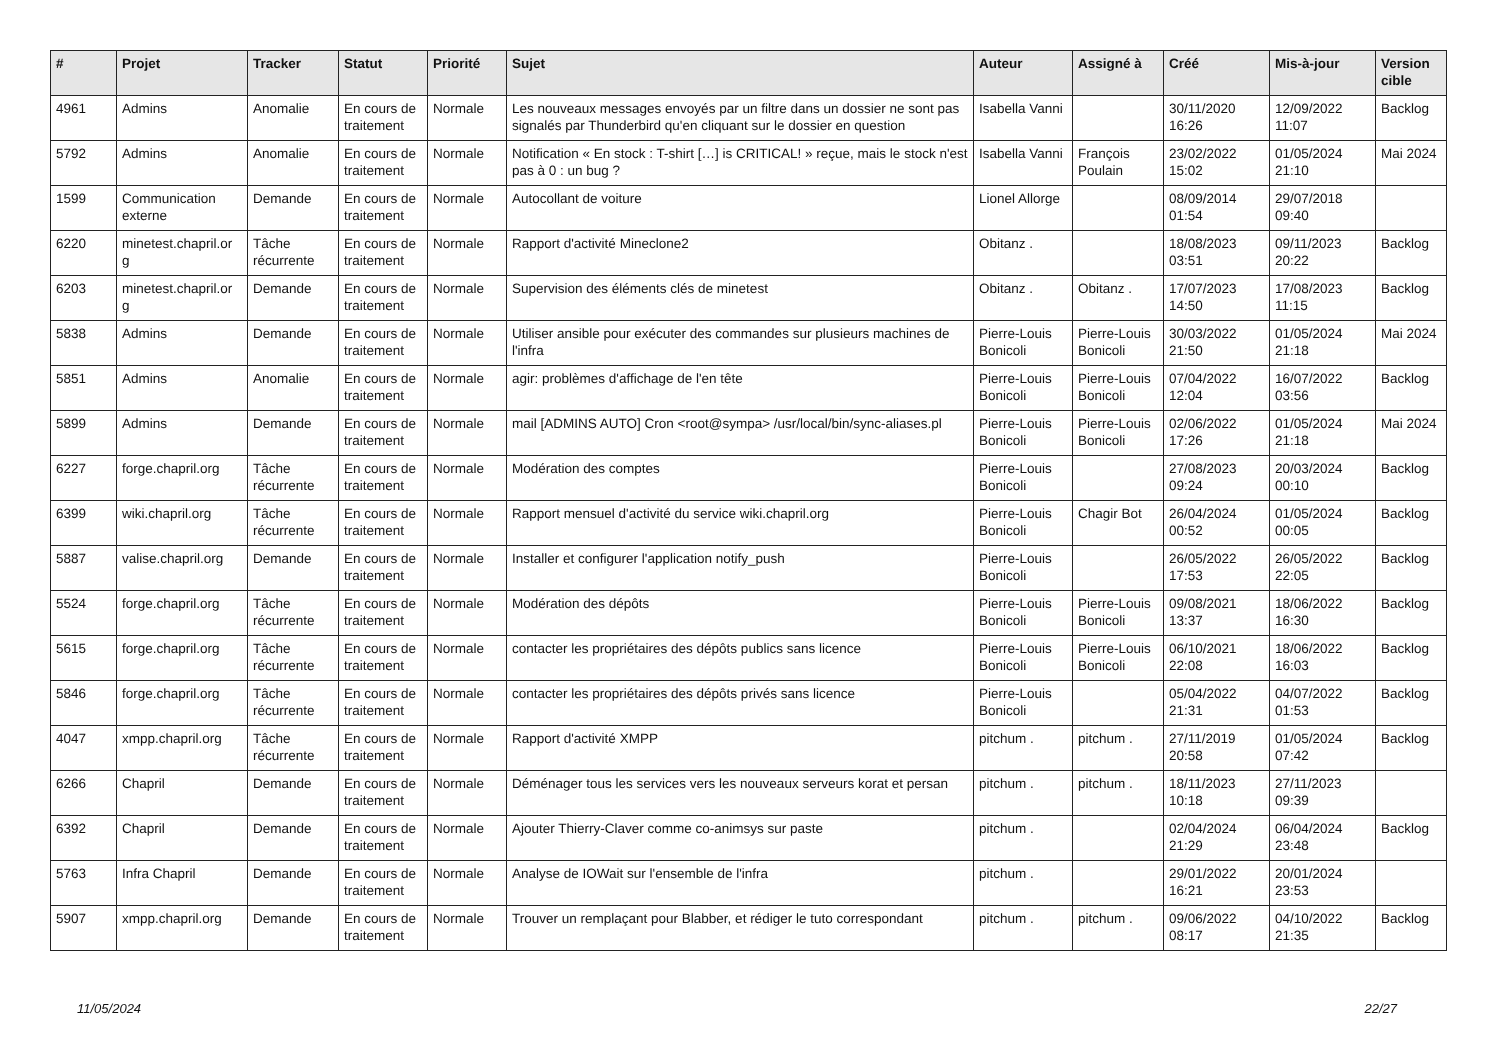| # | Projet | Tracker | Statut | Priorité | Sujet | Auteur | Assigné à | Créé | Mis-à-jour | Version cible |
| --- | --- | --- | --- | --- | --- | --- | --- | --- | --- | --- |
| 4961 | Admins | Anomalie | En cours de traitement | Normale | Les nouveaux messages envoyés par un filtre dans un dossier ne sont pas signalés par Thunderbird qu'en cliquant sur le dossier en question | Isabella Vanni | | 30/11/2020 16:26 | 12/09/2022 11:07 | Backlog |
| 5792 | Admins | Anomalie | En cours de traitement | Normale | Notification « En stock : T-shirt […] is CRITICAL! » reçue, mais le stock n'est pas à 0 : un bug ? | Isabella Vanni | François Poulain | 23/02/2022 15:02 | 01/05/2024 21:10 | Mai 2024 |
| 1599 | Communication externe | Demande | En cours de traitement | Normale | Autocollant de voiture | Lionel Allorge | | 08/09/2014 01:54 | 29/07/2018 09:40 | |
| 6220 | minetest.chapril.or g | Tâche récurrente | En cours de traitement | Normale | Rapport d'activité Mineclone2 | Obitanz . | | 18/08/2023 03:51 | 09/11/2023 20:22 | Backlog |
| 6203 | minetest.chapril.or g | Demande | En cours de traitement | Normale | Supervision des éléments clés de minetest | Obitanz . | Obitanz . | 17/07/2023 14:50 | 17/08/2023 11:15 | Backlog |
| 5838 | Admins | Demande | En cours de traitement | Normale | Utiliser ansible pour exécuter des commandes sur plusieurs machines de l'infra | Pierre-Louis Bonicoli | Pierre-Louis Bonicoli | 30/03/2022 21:50 | 01/05/2024 21:18 | Mai 2024 |
| 5851 | Admins | Anomalie | En cours de traitement | Normale | agir: problèmes d'affichage de l'en tête | Pierre-Louis Bonicoli | Pierre-Louis Bonicoli | 07/04/2022 12:04 | 16/07/2022 03:56 | Backlog |
| 5899 | Admins | Demande | En cours de traitement | Normale | mail [ADMINS AUTO] Cron <root@sympa> /usr/local/bin/sync-aliases.pl | Pierre-Louis Bonicoli | Pierre-Louis Bonicoli | 02/06/2022 17:26 | 01/05/2024 21:18 | Mai 2024 |
| 6227 | forge.chapril.org | Tâche récurrente | En cours de traitement | Normale | Modération des comptes | Pierre-Louis Bonicoli | | 27/08/2023 09:24 | 20/03/2024 00:10 | Backlog |
| 6399 | wiki.chapril.org | Tâche récurrente | En cours de traitement | Normale | Rapport mensuel d'activité du service wiki.chapril.org | Pierre-Louis Bonicoli | Chagir Bot | 26/04/2024 00:52 | 01/05/2024 00:05 | Backlog |
| 5887 | valise.chapril.org | Demande | En cours de traitement | Normale | Installer et configurer l'application notify_push | Pierre-Louis Bonicoli | | 26/05/2022 17:53 | 26/05/2022 22:05 | Backlog |
| 5524 | forge.chapril.org | Tâche récurrente | En cours de traitement | Normale | Modération des dépôts | Pierre-Louis Bonicoli | Pierre-Louis Bonicoli | 09/08/2021 13:37 | 18/06/2022 16:30 | Backlog |
| 5615 | forge.chapril.org | Tâche récurrente | En cours de traitement | Normale | contacter les propriétaires des dépôts publics sans licence | Pierre-Louis Bonicoli | Pierre-Louis Bonicoli | 06/10/2021 22:08 | 18/06/2022 16:03 | Backlog |
| 5846 | forge.chapril.org | Tâche récurrente | En cours de traitement | Normale | contacter les propriétaires des dépôts privés sans licence | Pierre-Louis Bonicoli | | 05/04/2022 21:31 | 04/07/2022 01:53 | Backlog |
| 4047 | xmpp.chapril.org | Tâche récurrente | En cours de traitement | Normale | Rapport d'activité XMPP | pitchum . | pitchum . | 27/11/2019 20:58 | 01/05/2024 07:42 | Backlog |
| 6266 | Chapril | Demande | En cours de traitement | Normale | Déménager tous les services vers les nouveaux serveurs korat et persan | pitchum . | pitchum . | 18/11/2023 10:18 | 27/11/2023 09:39 | |
| 6392 | Chapril | Demande | En cours de traitement | Normale | Ajouter Thierry-Claver comme co-animsys sur paste | pitchum . | | 02/04/2024 21:29 | 06/04/2024 23:48 | Backlog |
| 5763 | Infra Chapril | Demande | En cours de traitement | Normale | Analyse de IOWait sur l'ensemble de l'infra | pitchum . | | 29/01/2022 16:21 | 20/01/2024 23:53 | |
| 5907 | xmpp.chapril.org | Demande | En cours de traitement | Normale | Trouver un remplaçant pour Blabber, et rédiger le tuto correspondant | pitchum . | pitchum . | 09/06/2022 08:17 | 04/10/2022 21:35 | Backlog |
11/05/2024 22/27